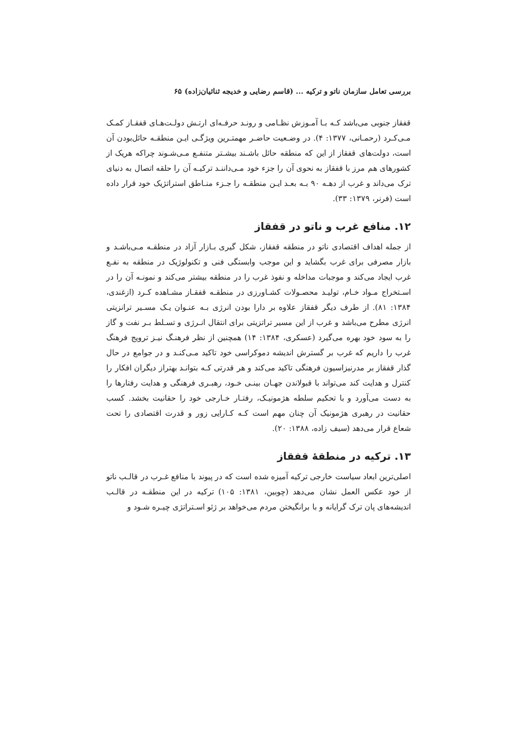بررسی تعامل سازمان ناتو و ترکیه ... (قاسم رضایی و خدیجه ثنائیان‌زاده) ۶۵
قفقاز جنوبی می‌باشد کـه بـا آمـوزش نظـامی و رونـد حرفـه‌ای ارتـش دولـت‌هـای قفقـاز کمـک مـی‌کـرد (رحمـانی، ۱۳۷۷: ۴). در وضـعیت حاضـر مهمتـرین ویژگـی ایـن منطقـه حائل‌بودن آن است، دولت‌های قفقاز از این که منطقه حائل باشـند بیشـتر متنفـع مـی‌شـوند چراکه هریک از کشورهای هم مرز با قفقاز به نحوی آن را جزء خود مـی‌داننـد ترکیـه آن را حلقه اتصال به دنیای ترک می‌داند و غرب از دهـه ۹۰ بـه بعـد ایـن منطقـه را جـزء منـاطق استراتژیک خود قرار داده است (فرنر، ۱۳۷۹: ۳۳).
۱۲. منافع غرب و ناتو در قفقاز
از جمله اهداف اقتصادی ناتو در منطقه قفقاز، شکل گیری بـازار آزاد در منطقـه مـی‌باشـد و بازار مصرفی برای غرب بگشاید و این موجب وابستگی فنی و تکنولوژیک در منطقه به نفـع غرب ایجاد می‌کند و موجبات مداخله و نفوذ غرب را در منطقه بیشتر می‌کند و نمونـه آن را در اسـتخراج مـواد خـام، تولیـد محصـولات کشـاورزی در منطقـه قفقـاز مشـاهده کـرد (ازغندی، ۱۳۸۴: ۸۱). از طرف دیگر قفقاز علاوه بر دارا بودن انرژی بـه عنـوان یـک مسـیر ترانزیتی انرژی مطرح می‌باشد و غرب از این مسیر تراتزیتی برای انتقال انـرژی و تسـلط بـر نفت و گاز را به سود خود بهره می‌گیرد (عسکری، ۱۳۸۴: ۱۴) همچنین از نظر فرهنـگ نیـز ترویج فرهنگ غرب را داریم که غرب بر گسترش اندیشه دموکراسی خود تاکید مـی‌کنـد و در جوامع در حال گذار قفقاز بر مدرنیزاسیون فرهنگی تاکید می‌کند و هر قدرتی کـه بتوانـد بهتراز دیگران افکار را کنترل و هدایت کند می‌تواند با قبولاندن جهـان بینـی خـود، رهبـری فرهنگی و هدایت رفتارها را به دست می‌آورد و با تحکیم سلطه هژمونیـک، رفتـار خـارجی خود را حقانیت بخشد. کسب حقانیت در رهبری هژمونیک آن چنان مهم است کـه کـارایی زور و قدرت اقتصادی را تحت شعاع قرار می‌دهد (سیف زاده، ۱۳۸۸: ۲۰).
۱۳. ترکیه در منطقهٔ قفقاز
اصلی‌ترین ابعاد سیاست خارجی ترکیه آمیزه شده است که در پیوند با منافع غـرب در قالـب ناتو از خود عکس العمل نشان می‌دهد (چوبین، ۱۳۸۱: ۱۰۵) ترکیه در این منطقـه در قالـب اندیشه‌های پان ترک گرایانه و با برانگیختن مردم می‌خواهد بر ژئو اسـتراتژی چیـره شـود و